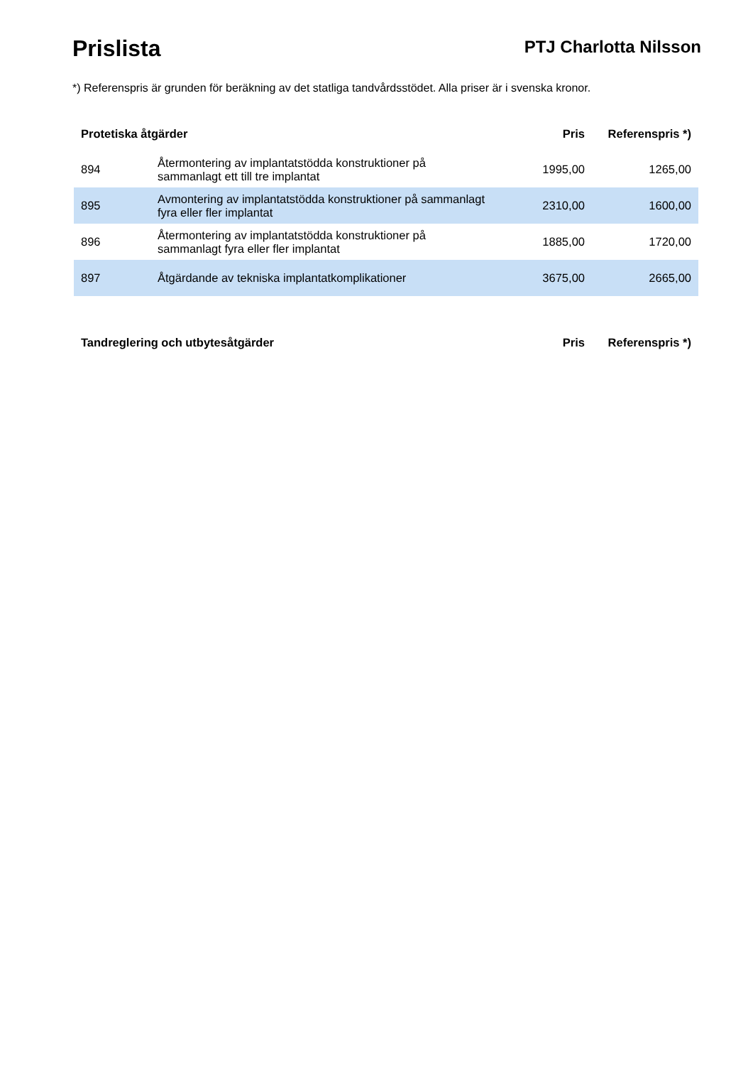Prislista
PTJ Charlotta Nilsson
*) Referenspris är grunden för beräkning av det statliga tandvårdsstödet. Alla priser är i svenska kronor.
| Protetiska åtgärder | | Pris | Referenspris *) |
| --- | --- | --- | --- |
| 894 | Återmontering av implantatstödda konstruktioner på sammanlagt ett till tre implantat | 1995,00 | 1265,00 |
| 895 | Avmontering av implantatstödda konstruktioner på sammanlagt fyra eller fler implantat | 2310,00 | 1600,00 |
| 896 | Återmontering av implantatstödda konstruktioner på sammanlagt fyra eller fler implantat | 1885,00 | 1720,00 |
| 897 | Åtgärdande av tekniska implantatkomplikationer | 3675,00 | 2665,00 |
| Tandreglering och utbytesåtgärder | Pris | Referenspris *) |
| --- | --- | --- |